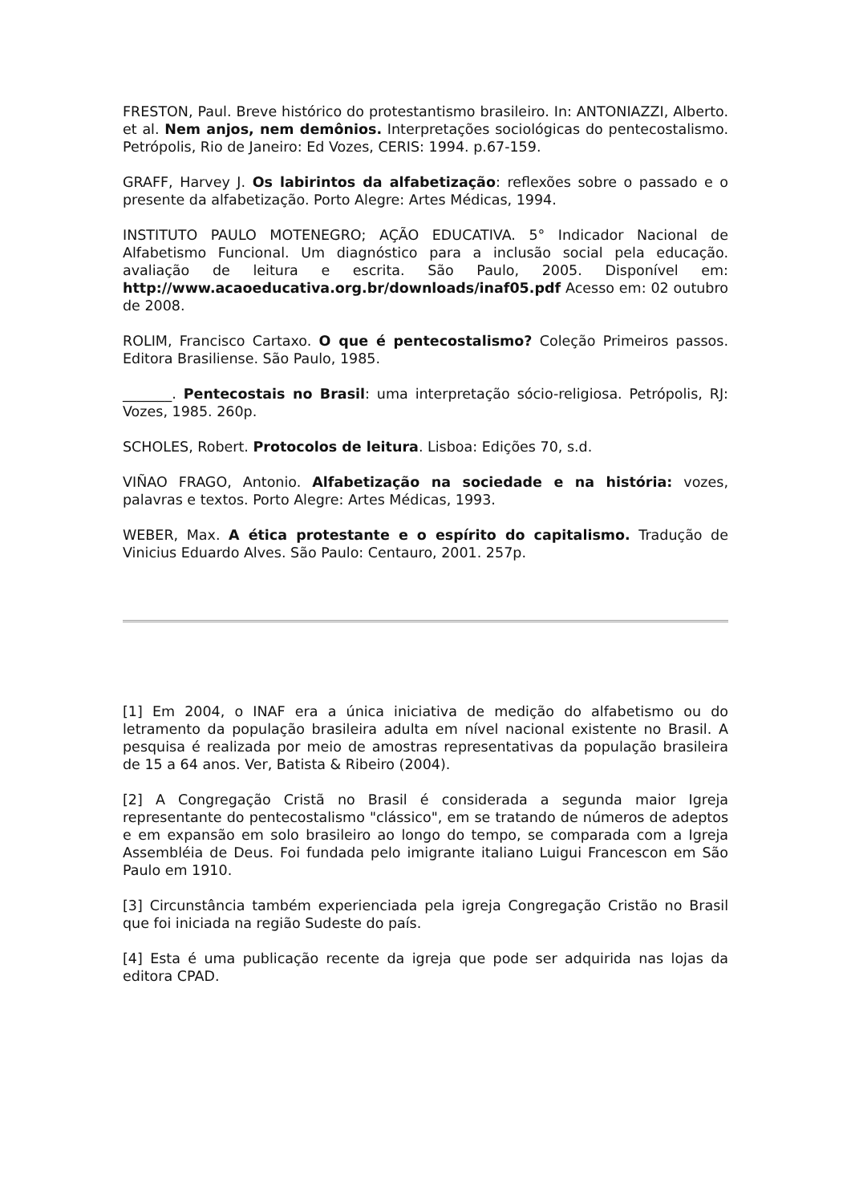FRESTON, Paul. Breve histórico do protestantismo brasileiro. In: ANTONIAZZI, Alberto. et al. Nem anjos, nem demônios. Interpretações sociológicas do pentecostalismo. Petrópolis, Rio de Janeiro: Ed Vozes, CERIS: 1994. p.67-159.
GRAFF, Harvey J. Os labirintos da alfabetização: reflexões sobre o passado e o presente da alfabetização. Porto Alegre: Artes Médicas, 1994.
INSTITUTO PAULO MOTENEGRO; AÇÃO EDUCATIVA. 5° Indicador Nacional de Alfabetismo Funcional. Um diagnóstico para a inclusão social pela educação. avaliação de leitura e escrita. São Paulo, 2005. Disponível em: http://www.acaoeducativa.org.br/downloads/inaf05.pdf Acesso em: 02 outubro de 2008.
ROLIM, Francisco Cartaxo. O que é pentecostalismo? Coleção Primeiros passos. Editora Brasiliense. São Paulo, 1985.
_______. Pentecostais no Brasil: uma interpretação sócio-religiosa. Petrópolis, RJ: Vozes, 1985. 260p.
SCHOLES, Robert. Protocolos de leitura. Lisboa: Edições 70, s.d.
VIÑAO FRAGO, Antonio. Alfabetização na sociedade e na história: vozes, palavras e textos. Porto Alegre: Artes Médicas, 1993.
WEBER, Max. A ética protestante e o espírito do capitalismo. Tradução de Vinicius Eduardo Alves. São Paulo: Centauro, 2001. 257p.
[1] Em 2004, o INAF era a única iniciativa de medição do alfabetismo ou do letramento da população brasileira adulta em nível nacional existente no Brasil. A pesquisa é realizada por meio de amostras representativas da população brasileira de 15 a 64 anos. Ver, Batista & Ribeiro (2004).
[2] A Congregação Cristã no Brasil é considerada a segunda maior Igreja representante do pentecostalismo "clássico", em se tratando de números de adeptos e em expansão em solo brasileiro ao longo do tempo, se comparada com a Igreja Assembléia de Deus. Foi fundada pelo imigrante italiano Luigui Francescon em São Paulo em 1910.
[3] Circunstância também experienciada pela igreja Congregação Cristão no Brasil que foi iniciada na região Sudeste do país.
[4] Esta é uma publicação recente da igreja que pode ser adquirida nas lojas da editora CPAD.